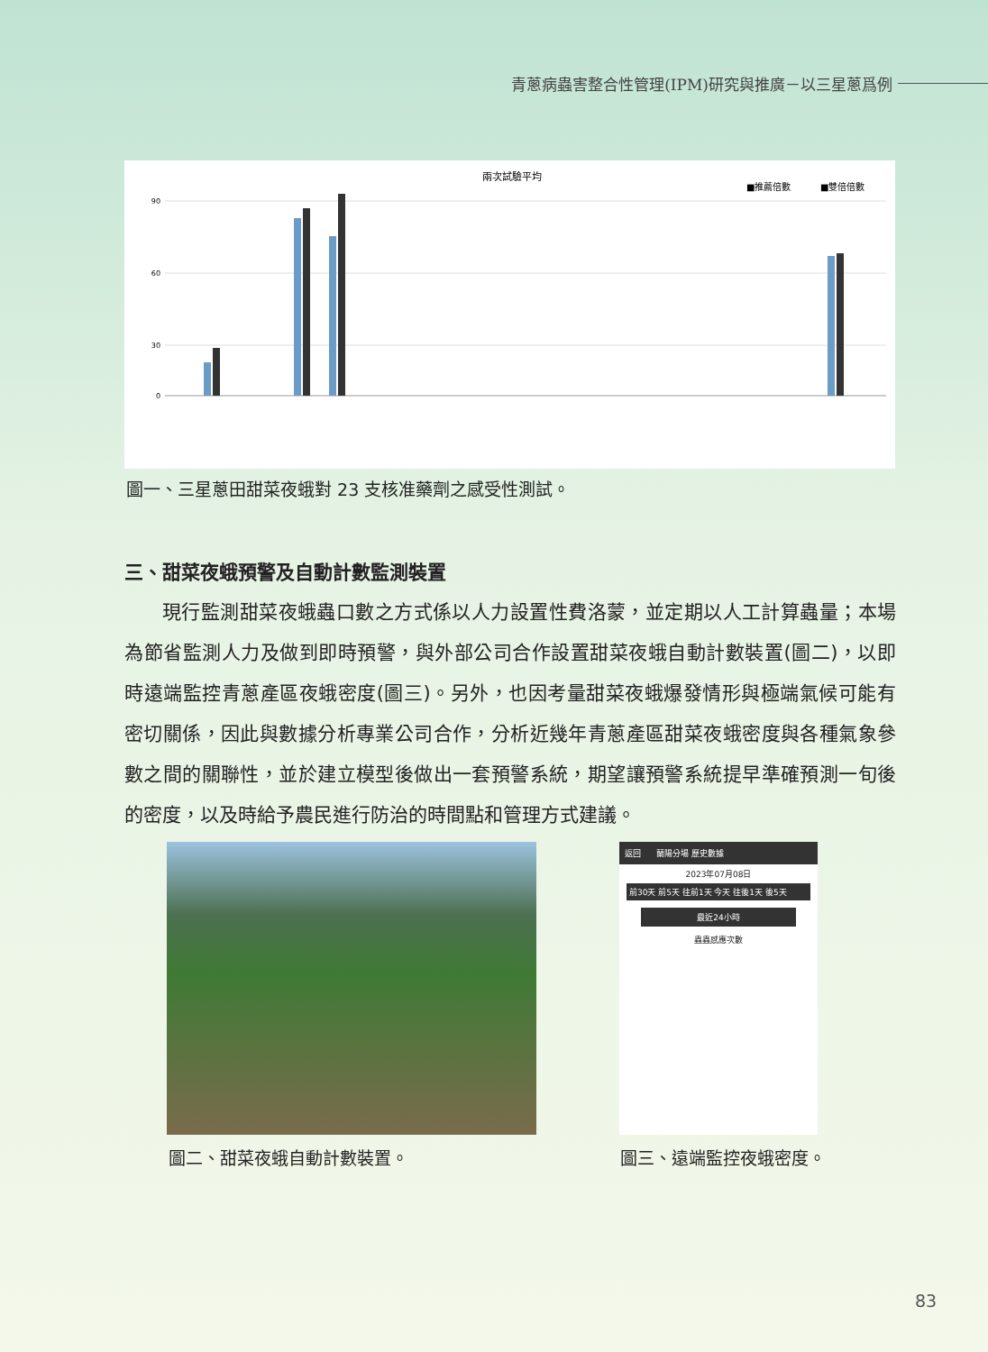青蔥病蟲害整合性管理(IPM)研究與推廣－以三星蔥爲例
兩次試驗平均
■推薦倍數
■雙倍倍數
90
60
30
0
圖一、三星蔥田甜菜夜蛾對 23 支核准藥劑之感受性測試。
三、甜菜夜蛾預警及自動計數監測裝置
現行監測甜菜夜蛾蟲口數之方式係以人力設置性費洛蒙，並定期以人工計算蟲量；本場為節省監測人力及做到即時預警，與外部公司合作設置甜菜夜蛾自動計數裝置(圖二)，以即時遠端監控青蔥產區夜蛾密度(圖三)。另外，也因考量甜菜夜蛾爆發情形與極端氣候可能有密切關係，因此與數據分析專業公司合作，分析近幾年青蔥產區甜菜夜蛾密度與各種氣象參數之間的關聯性，並於建立模型後做出一套預警系統，期望讓預警系統提早準確預測一旬後的密度，以及時給予農民進行防治的時間點和管理方式建議。
返回 蘭陽分場 歷史數據
2023年07月08日
前30天 前5天 往前1天 今天 往後1天 後5天
最近24小時
蟲蟲感應次數
圖二、甜菜夜蛾自動計數裝置。 圖三、遠端監控夜蛾密度。
83